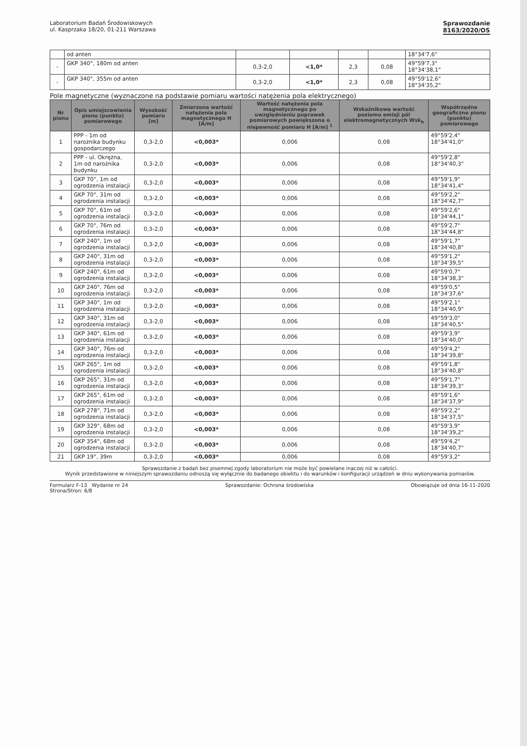Laboratorium Badań Środowiskowych
ul. Kasprzaka 18/20, 01-211 Warszawa
Sprawozdanie
8163/2020/OS
| | od anten | | | | | 18°34'7,6" |
| - | GKP 340°, 180m od anten | 0,3-2,0 | <1,0* | 2,3 | 0,08 | 49°59'7,3" 18°34'38,1" |
| - | GKP 340°, 355m od anten | 0,3-2,0 | <1,0* | 2,3 | 0,08 | 49°59'12,6" 18°34'35,2" |
Pole magnetyczne (wyznaczone na podstawie pomiaru wartości natężenia pola elektrycznego)
| Nr pionu | Opis umiejscowienia pionu (punktu) pomiarowego | Wysokość pomiaru [m] | Zmierzona wartość natężenia pola magnetycznego H [A/m] | Wartość natężenia pola magnetycznego po uwzględnieniu poprawek pomiarowych powiększona o niepewność pomiaru H [A/m] <sup>1</sup> | Wskaźnikowa wartość poziomu emisji pól elektromagnetycznych Wsk<sub>h</sub> | Współrzędne geograficzne pionu (punktu) pomiarowego |
| --- | --- | --- | --- | --- | --- | --- |
| 1 | PPP - 1m od narożnika budynku gospodarczego | 0,3-2,0 | <0,003* | 0,006 | 0,08 | 49°59'2,4" 18°34'41,0" |
| 2 | PPP - ul. Okrężna, 1m od narożnika budynku | 0,3-2,0 | <0,003* | 0,006 | 0,08 | 49°59'2,8" 18°34'40,3" |
| 3 | GKP 70°, 1m od ogrodzenia instalacji | 0,3-2,0 | <0,003* | 0,006 | 0,08 | 49°59'1,9" 18°34'41,4" |
| 4 | GKP 70°, 31m od ogrodzenia instalacji | 0,3-2,0 | <0,003* | 0,006 | 0,08 | 49°59'2,2" 18°34'42,7" |
| 5 | GKP 70°, 61m od ogrodzenia instalacji | 0,3-2,0 | <0,003* | 0,006 | 0,08 | 49°59'2,6" 18°34'44,1" |
| 6 | GKP 70°, 76m od ogrodzenia instalacji | 0,3-2,0 | <0,003* | 0,006 | 0,08 | 49°59'2,7" 18°34'44,8" |
| 7 | GKP 240°, 1m od ogrodzenia instalacji | 0,3-2,0 | <0,003* | 0,006 | 0,08 | 49°59'1,7" 18°34'40,8" |
| 8 | GKP 240°, 31m od ogrodzenia instalacji | 0,3-2,0 | <0,003* | 0,006 | 0,08 | 49°59'1,2" 18°34'39,5" |
| 9 | GKP 240°, 61m od ogrodzenia instalacji | 0,3-2,0 | <0,003* | 0,006 | 0,08 | 49°59'0,7" 18°34'38,3" |
| 10 | GKP 240°, 76m od ogrodzenia instalacji | 0,3-2,0 | <0,003* | 0,006 | 0,08 | 49°59'0,5" 18°34'37,6" |
| 11 | GKP 340°, 1m od ogrodzenia instalacji | 0,3-2,0 | <0,003* | 0,006 | 0,08 | 49°59'2,1" 18°34'40,9" |
| 12 | GKP 340°, 31m od ogrodzenia instalacji | 0,3-2,0 | <0,003* | 0,006 | 0,08 | 49°59'3,0" 18°34'40,5" |
| 13 | GKP 340°, 61m od ogrodzenia instalacji | 0,3-2,0 | <0,003* | 0,006 | 0,08 | 49°59'3,9" 18°34'40,0" |
| 14 | GKP 340°, 76m od ogrodzenia instalacji | 0,3-2,0 | <0,003* | 0,006 | 0,08 | 49°59'4,2" 18°34'39,8" |
| 15 | GKP 265°, 1m od ogrodzenia instalacji | 0,3-2,0 | <0,003* | 0,006 | 0,08 | 49°59'1,8" 18°34'40,8" |
| 16 | GKP 265°, 31m od ogrodzenia instalacji | 0,3-2,0 | <0,003* | 0,006 | 0,08 | 49°59'1,7" 18°34'39,3" |
| 17 | GKP 265°, 61m od ogrodzenia instalacji | 0,3-2,0 | <0,003* | 0,006 | 0,08 | 49°59'1,6" 18°34'37,9" |
| 18 | GKP 278°, 71m od ogrodzenia instalacji | 0,3-2,0 | <0,003* | 0,006 | 0,08 | 49°59'2,2" 18°34'37,5" |
| 19 | GKP 329°, 68m od ogrodzenia instalacji | 0,3-2,0 | <0,003* | 0,006 | 0,08 | 49°59'3,9" 18°34'39,2" |
| 20 | GKP 354°, 68m od ogrodzenia instalacji | 0,3-2,0 | <0,003* | 0,006 | 0,08 | 49°59'4,2" 18°34'40,7" |
| 21 | GKP 19°, 39m | 0,3-2,0 | <0,003* | 0,006 | 0,08 | 49°59'3,2" |
Sprawozdanie z badań bez pisemnej zgody laboratorium nie może być powielane inaczej niż w całości.
Wynik przedstawione w niniejszym sprawozdaniu odnoszą się wyłącznie do badanego obiektu i do warunków i konfiguracji urządzeń w dniu wykonywania pomiarów.
Formularz F-13 Wydanie nr 24 Sprawozdanie: Ochrona środowiska Obowiązuje od dnia 16-11-2020
Strona/Stron: 6/8